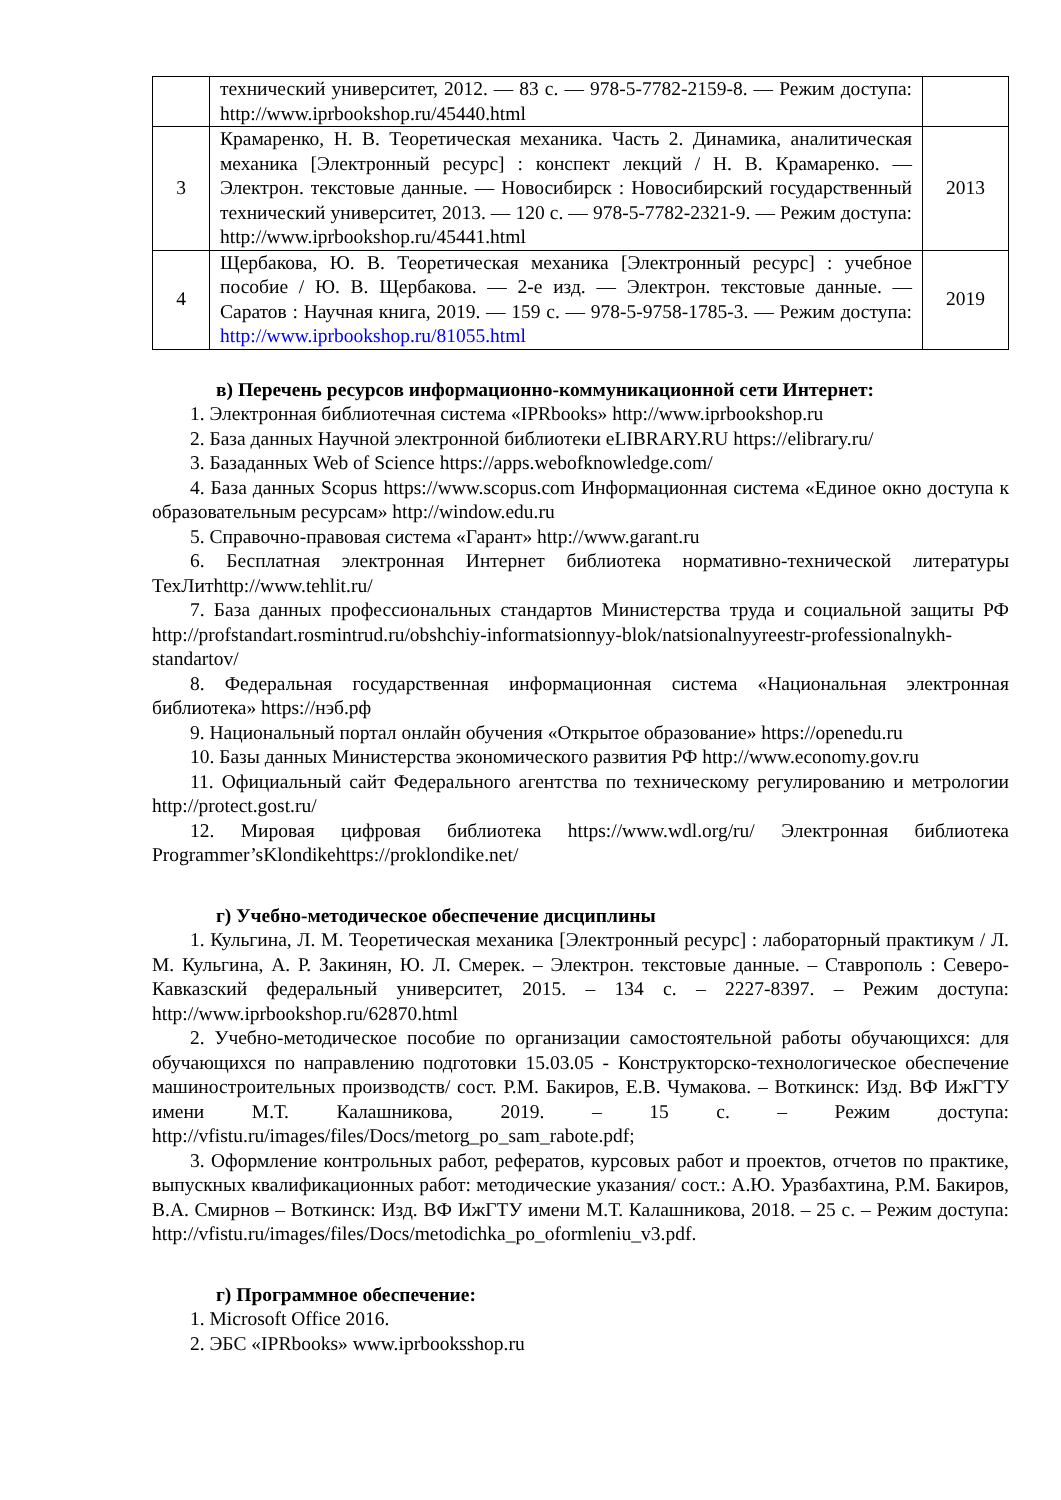| | технический университет, 2012. — 83 с. — 978-5-7782-2159-8. — Режим доступа: http://www.iprbookshop.ru/45440.html | |
| 3 | Крамаренко, Н. В. Теоретическая механика. Часть 2. Динамика, аналитическая механика [Электронный ресурс] : конспект лекций / Н. В. Крамаренко. — Электрон. текстовые данные. — Новосибирск : Новосибирский государственный технический университет, 2013. — 120 с. — 978-5-7782-2321-9. — Режим доступа: http://www.iprbookshop.ru/45441.html | 2013 |
| 4 | Щербакова, Ю. В. Теоретическая механика [Электронный ресурс] : учебное пособие / Ю. В. Щербакова. — 2-е изд. — Электрон. текстовые данные. — Саратов : Научная книга, 2019. — 159 с. — 978-5-9758-1785-3. — Режим доступа: http://www.iprbookshop.ru/81055.html | 2019 |
в) Перечень ресурсов информационно-коммуникационной сети Интернет:
1. Электронная библиотечная система «IPRbooks» http://www.iprbookshop.ru
2. База данных Научной электронной библиотеки eLIBRARY.RU https://elibrary.ru/
3. Базаданных Web of Science https://apps.webofknowledge.com/
4. База данных Scopus https://www.scopus.com Информационная система «Единое окно доступа к образовательным ресурсам» http://window.edu.ru
5. Справочно-правовая система «Гарант» http://www.garant.ru
6. Бесплатная электронная Интернет библиотека нормативно-технической литературы ТехЛитhttp://www.tehlit.ru/
7. База данных профессиональных стандартов Министерства труда и социальной защиты РФ http://profstandart.rosmintrud.ru/obshchiy-informatsionnyy-blok/natsionalnyyreestr-professionalnykh-standartov/
8. Федеральная государственная информационная система «Национальная электронная библиотека» https://нэб.рф
9. Национальный портал онлайн обучения «Открытое образование» https://openedu.ru
10. Базы данных Министерства экономического развития РФ http://www.economy.gov.ru
11. Официальный сайт Федерального агентства по техническому регулированию и метрологии http://protect.gost.ru/
12. Мировая цифровая библиотека https://www.wdl.org/ru/ Электронная библиотека Programmer’sKlondikehttps://proklondike.net/
г) Учебно-методическое обеспечение дисциплины
1. Кульгина, Л. М. Теоретическая механика [Электронный ресурс] : лабораторный практикум / Л. М. Кульгина, А. Р. Закинян, Ю. Л. Смерек. – Электрон. текстовые данные. – Ставрополь : Северо-Кавказский федеральный университет, 2015. – 134 c. – 2227-8397. – Режим доступа: http://www.iprbookshop.ru/62870.html
2. Учебно-методическое пособие по организации самостоятельной работы обучающихся: для обучающихся по направлению подготовки 15.03.05 - Конструкторско-технологическое обеспечение машиностроительных производств/ сост. Р.М. Бакиров, Е.В. Чумакова. – Воткинск: Изд. ВФ ИжГТУ имени М.Т. Калашникова, 2019. – 15 с. – Режим доступа: http://vfistu.ru/images/files/Docs/metorg_po_sam_rabote.pdf;
3. Оформление контрольных работ, рефератов, курсовых работ и проектов, отчетов по практике, выпускных квалификационных работ: методические указания/ сост.: А.Ю. Уразбахтина, Р.М. Бакиров, В.А. Смирнов – Воткинск: Изд. ВФ ИжГТУ имени М.Т. Калашникова, 2018. – 25 с. – Режим доступа: http://vfistu.ru/images/files/Docs/metodichka_po_oformleniu_v3.pdf.
г) Программное обеспечение:
1. Microsoft Office 2016.
2. ЭБС «IPRbooks» www.iprbooksshop.ru